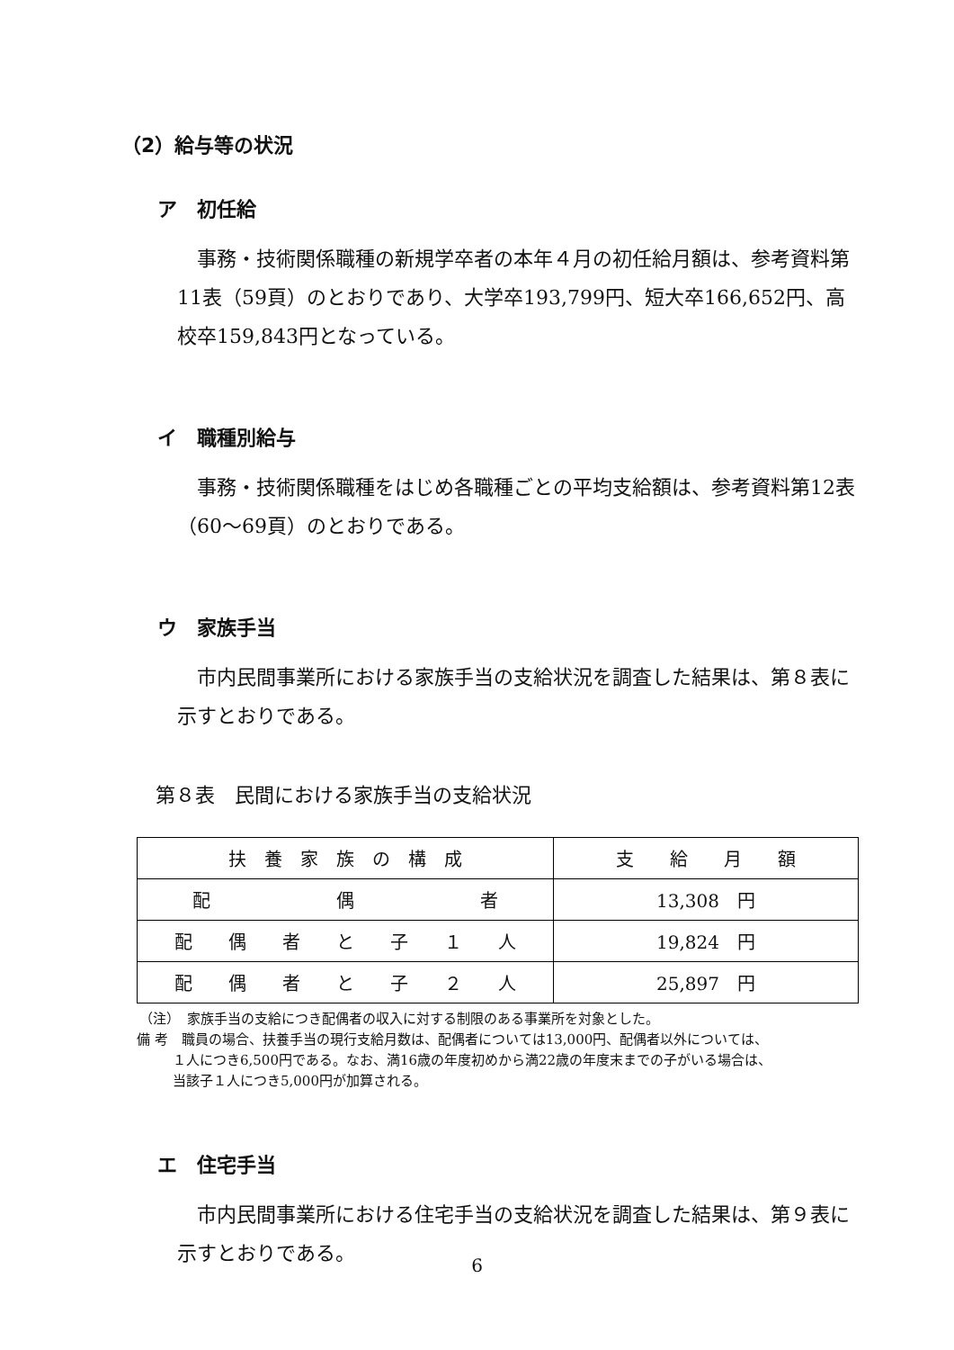（2）給与等の状況
ア　初任給
　事務・技術関係職種の新規学卒者の本年４月の初任給月額は、参考資料第11表（59頁）のとおりであり、大学卒193,799円、短大卒166,652円、高校卒159,843円となっている。
イ　職種別給与
　事務・技術関係職種をはじめ各職種ごとの平均支給額は、参考資料第12表（60～69頁）のとおりである。
ウ　家族手当
　市内民間事業所における家族手当の支給状況を調査した結果は、第８表に示すとおりである。
第８表　民間における家族手当の支給状況
| 扶 養 家 族 の 構 成 | 支 給 月 額 |
| 配 偶 者 | 13,308 円 |
| 配 偶 者 と 子 １ 人 | 19,824 円 |
| 配 偶 者 と 子 ２ 人 | 25,897 円 |
（注）　家族手当の支給につき配偶者の収入に対する制限のある事業所を対象とした。
備 考　職員の場合、扶養手当の現行支給月数は、配偶者については13,000円、配偶者以外については、
１人につき6,500円である。なお、満16歳の年度初めから満22歳の年度末までの子がいる場合は、
当該子１人につき5,000円が加算される。
エ　住宅手当
　市内民間事業所における住宅手当の支給状況を調査した結果は、第９表に示すとおりである。
6